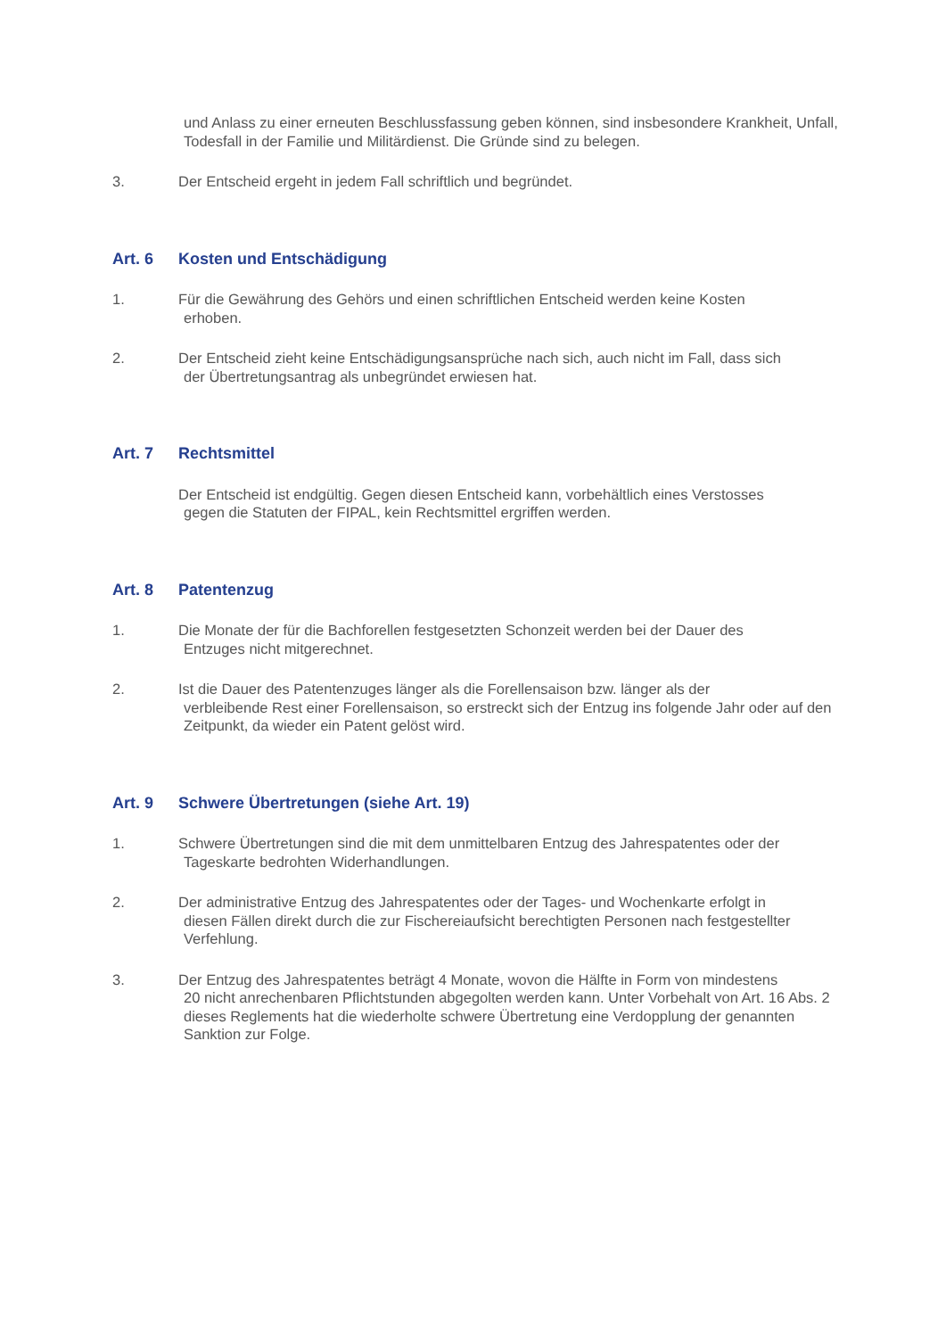und Anlass zu einer erneuten Beschlussfassung geben können, sind insbesondere Krankheit, Unfall, Todesfall in der Familie und Militärdienst. Die Gründe sind zu belegen.
3. Der Entscheid ergeht in jedem Fall schriftlich und begründet.
Art. 6 Kosten und Entschädigung
1. Für die Gewährung des Gehörs und einen schriftlichen Entscheid werden keine Kosten
erhoben.
2. Der Entscheid zieht keine Entschädigungsansprüche nach sich, auch nicht im Fall, dass sich
der Übertretungsantrag als unbegründet erwiesen hat.
Art. 7 Rechtsmittel
Der Entscheid ist endgültig. Gegen diesen Entscheid kann, vorbehältlich eines Verstosses
gegen die Statuten der FIPAL, kein Rechtsmittel ergriffen werden.
Art. 8 Patentenzug
1. Die Monate der für die Bachforellen festgesetzten Schonzeit werden bei der Dauer des
Entzuges nicht mitgerechnet.
2. Ist die Dauer des Patentenzuges länger als die Forellensaison bzw. länger als der
verbleibende Rest einer Forellensaison, so erstreckt sich der Entzug ins folgende Jahr oder auf den Zeitpunkt, da wieder ein Patent gelöst wird.
Art. 9 Schwere Übertretungen (siehe Art. 19)
1. Schwere Übertretungen sind die mit dem unmittelbaren Entzug des Jahrespatentes oder der
Tageskarte bedrohten Widerhandlungen.
2. Der administrative Entzug des Jahrespatentes oder der Tages- und Wochenkarte erfolgt in
diesen Fällen direkt durch die zur Fischereiaufsicht berechtigten Personen nach festgestellter Verfehlung.
3. Der Entzug des Jahrespatentes beträgt 4 Monate, wovon die Hälfte in Form von mindestens
20 nicht anrechenbaren Pflichtstunden abgegolten werden kann. Unter Vorbehalt von Art. 16 Abs. 2 dieses Reglements hat die wiederholte schwere Übertretung eine Verdopplung der genannten Sanktion zur Folge.